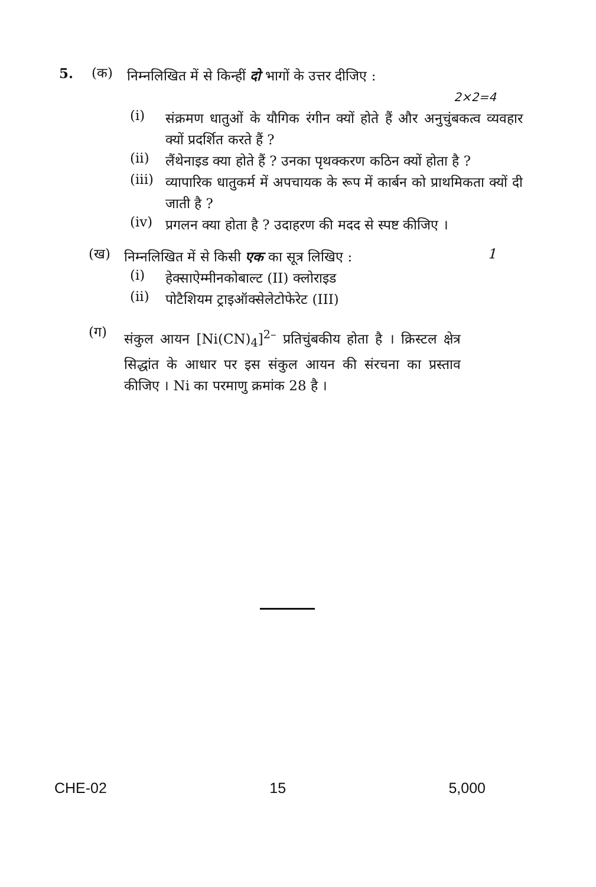5. (क)
निम्नलिखित में से किन्हीं दो भागों के उत्तर दीजिए :
2×2=4
(i)
संक्रमण धातुओं के यौगिक रंगीन क्यों होते हैं और अनुचुंबकत्व व्यवहार क्यों प्रदर्शित करते हैं ?
(ii)
लैंथेनाइड क्या होते हैं ? उनका पृथक्करण कठिन क्यों होता है ?
(iii)
व्यापारिक धातुकर्म में अपचायक के रूप में कार्बन को प्राथमिकता क्यों दी जाती है ?
(iv)
प्रगलन क्या होता है ? उदाहरण की मदद से स्पष्ट कीजिए ।
(ख)
निम्नलिखित में से किसी एक का सूत्र लिखिए :
1
(i)
हेक्साऐम्मीनकोबाल्ट (II) क्लोराइड
(ii)
पोटैशियम ट्राइऑक्सेलेटोफेरेट (III)
(ग)
संकुल आयन [Ni(CN)<sub>4</sub>]<sup>2–</sup> प्रतिचुंबकीय होता है । क्रिस्टल क्षेत्र सिद्धांत के आधार पर इस संकुल आयन की संरचना का प्रस्ताव कीजिए । Ni का परमाणु क्रमांक 28 है ।
CHE-02 15 5,000